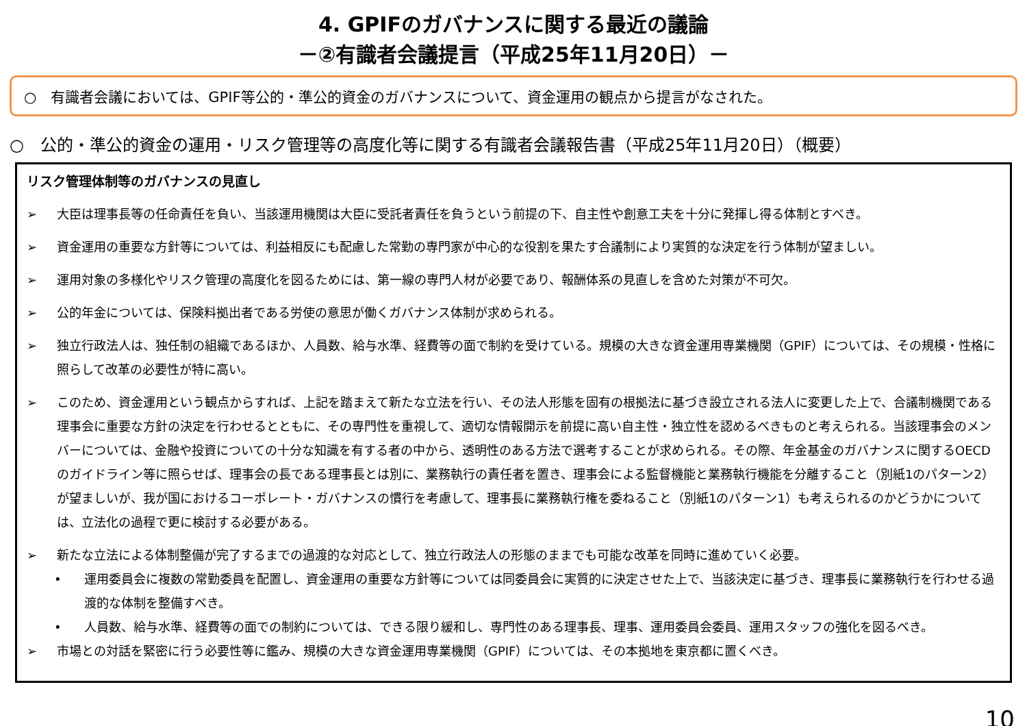4. GPIFのガバナンスに関する最近の議論
－②有識者会議提言（平成25年11月20日）－
○　有識者会議においては、GPIF等公的・準公的資金のガバナンスについて、資金運用の観点から提言がなされた。
○　公的・準公的資金の運用・リスク管理等の高度化等に関する有識者会議報告書（平成25年11月20日）（概要）
リスク管理体制等のガバナンスの見直し
➢ 大臣は理事長等の任命責任を負い、当該運用機関は大臣に受託者責任を負うという前提の下、自主性や創意工夫を十分に発揮し得る体制とすべき。
➢ 資金運用の重要な方針等については、利益相反にも配慮した常勤の専門家が中心的な役割を果たす合議制により実質的な決定を行う体制が望ましい。
➢ 運用対象の多様化やリスク管理の高度化を図るためには、第一線の専門人材が必要であり、報酬体系の見直しを含めた対策が不可欠。
➢ 公的年金については、保険料拠出者である労使の意思が働くガバナンス体制が求められる。
➢ 独立行政法人は、独任制の組織であるほか、人員数、給与水準、経費等の面で制約を受けている。規模の大きな資金運用専業機関（GPIF）については、その規模・性格に照らして改革の必要性が特に高い。
➢ このため、資金運用という観点からすれば、上記を踏まえて新たな立法を行い、その法人形態を固有の根拠法に基づき設立される法人に変更した上で、合議制機関である理事会に重要な方針の決定を行わせるとともに、その専門性を重視して、適切な情報開示を前提に高い自主性・独立性を認めるべきものと考えられる。当該理事会のメンバーについては、金融や投資についての十分な知識を有する者の中から、透明性のある方法で選考することが求められる。その際、年金基金のガバナンスに関するOECDのガイドライン等に照らせば、理事会の長である理事長とは別に、業務執行の責任者を置き、理事会による監督機能と業務執行機能を分離すること（別紙1のパターン2）が望ましいが、我が国におけるコーポレート・ガバナンスの慣行を考慮して、理事長に業務執行権を委ねること（別紙1のパターン1）も考えられるのかどうかについては、立法化の過程で更に検討する必要がある。
➢ 新たな立法による体制整備が完了するまでの過渡的な対応として、独立行政法人の形態のままでも可能な改革を同時に進めていく必要。
• 運用委員会に複数の常勤委員を配置し、資金運用の重要な方針等については同委員会に実質的に決定させた上で、当該決定に基づき、理事長に業務執行を行わせる過渡的な体制を整備すべき。
• 人員数、給与水準、経費等の面での制約については、できる限り緩和し、専門性のある理事長、理事、運用委員会委員、運用スタッフの強化を図るべき。
➢ 市場との対話を緊密に行う必要性等に鑑み、規模の大きな資金運用専業機関（GPIF）については、その本拠地を東京都に置くべき。
10